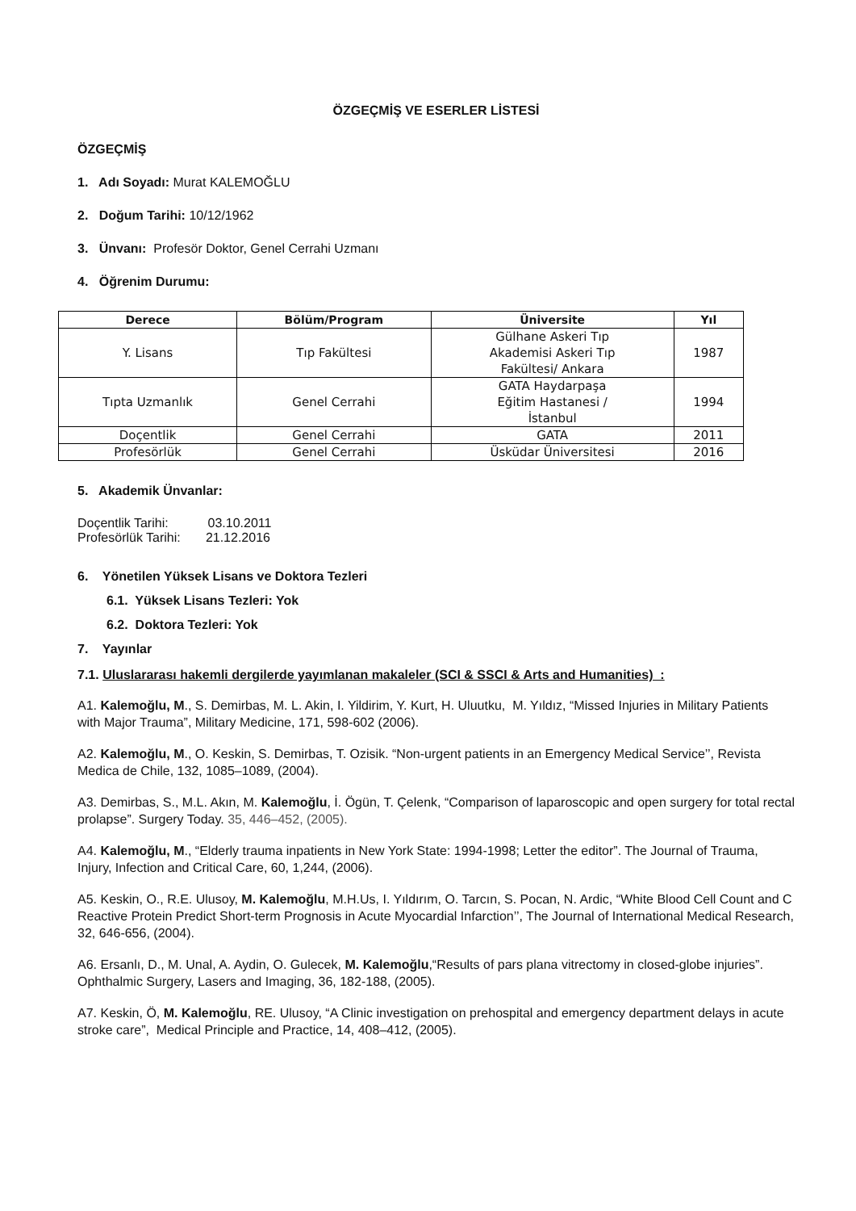ÖZGEÇMİŞ VE ESERLER LİSTESİ
ÖZGEÇMİŞ
1. Adı Soyadı: Murat KALEMOĞLU
2. Doğum Tarihi: 10/12/1962
3. Ünvanı: Profesör Doktor, Genel Cerrahi Uzmanı
4. Öğrenim Durumu:
| Derece | Bölüm/Program | Üniversite | Yıl |
| --- | --- | --- | --- |
| Y. Lisans | Tıp Fakültesi | Gülhane Askeri Tıp Akademisi Askeri Tıp Fakültesi/ Ankara | 1987 |
| Tıpta Uzmanlık | Genel Cerrahi | GATA Haydarpaşa Eğitim Hastanesi / İstanbul | 1994 |
| Doçentlik | Genel Cerrahi | GATA | 2011 |
| Profesörlük | Genel Cerrahi | Üsküdar Üniversitesi | 2016 |
5. Akademik Ünvanlar:
Doçentlik Tarihi: 03.10.2011
Profesörlük Tarihi: 21.12.2016
6. Yönetilen Yüksek Lisans ve Doktora Tezleri
6.1. Yüksek Lisans Tezleri: Yok
6.2. Doktora Tezleri: Yok
7. Yayınlar
7.1. Uluslararası hakemli dergilerde yayımlanan makaleler (SCI & SSCI & Arts and Humanities) :
A1. Kalemoğlu, M., S. Demirbas, M. L. Akin, I. Yildirim, Y. Kurt, H. Uluutku, M. Yıldız, “Missed Injuries in Military Patients with Major Trauma”, Military Medicine, 171, 598-602 (2006).
A2. Kalemoğlu, M., O. Keskin, S. Demirbas, T. Ozisik. “Non-urgent patients in an Emergency Medical Service’’, Revista Medica de Chile, 132, 1085–1089, (2004).
A3. Demirbas, S., M.L. Akın, M. Kalemoğlu, İ. Ögün, T. Çelenk, “Comparison of laparoscopic and open surgery for total rectal prolapse”. Surgery Today. 35, 446–452, (2005).
A4. Kalemoğlu, M., “Elderly trauma inpatients in New York State: 1994-1998; Letter the editor”. The Journal of Trauma, Injury, Infection and Critical Care, 60, 1,244, (2006).
A5. Keskin, O., R.E. Ulusoy, M. Kalemoğlu, M.H.Us, I. Yıldırım, O. Tarcın, S. Pocan, N. Ardic, “White Blood Cell Count and C Reactive Protein Predict Short-term Prognosis in Acute Myocardial Infarction’’, The Journal of International Medical Research, 32, 646-656, (2004).
A6. Ersanlı, D., M. Unal, A. Aydin, O. Gulecek, M. Kalemoğlu,“Results of pars plana vitrectomy in closed-globe injuries”. Ophthalmic Surgery, Lasers and Imaging, 36, 182-188, (2005).
A7. Keskin, Ö, M. Kalemoğlu, RE. Ulusoy, “A Clinic investigation on prehospital and emergency department delays in acute stroke care”, Medical Principle and Practice, 14, 408–412, (2005).